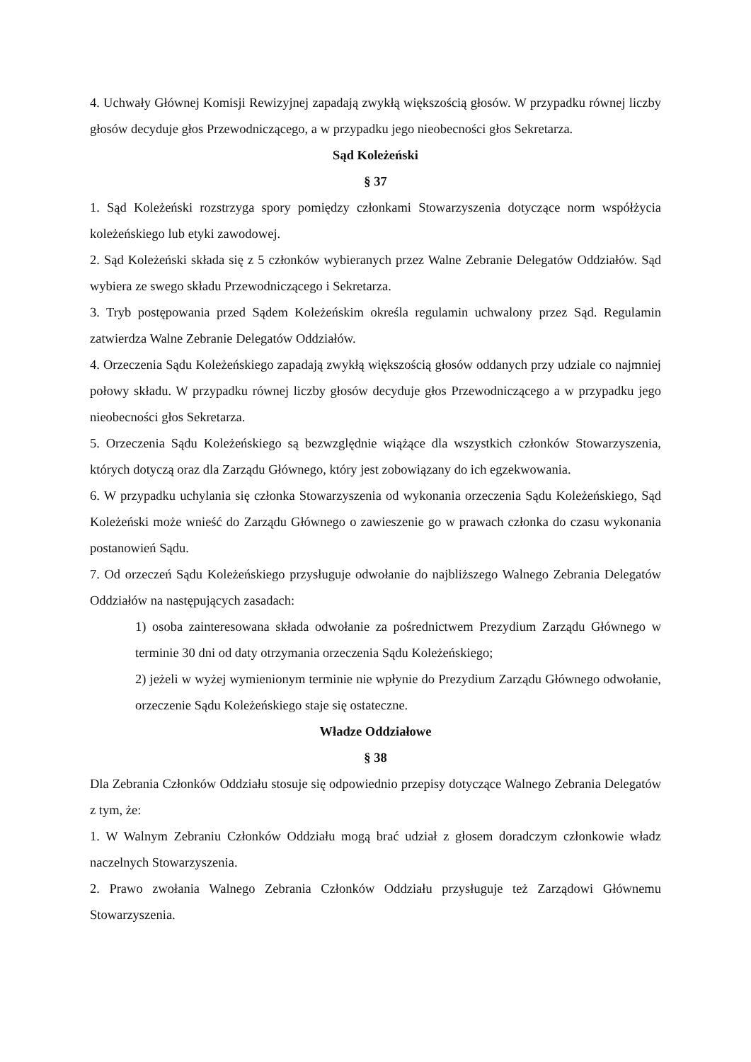4. Uchwały Głównej Komisji Rewizyjnej zapadają zwykłą większością głosów. W przypadku równej liczby głosów decyduje głos Przewodniczącego, a w przypadku jego nieobecności głos Sekretarza.
Sąd Koleżeński
§ 37
1. Sąd Koleżeński rozstrzyga spory pomiędzy członkami Stowarzyszenia dotyczące norm współżycia koleżeńskiego lub etyki zawodowej.
2. Sąd Koleżeński składa się z 5 członków wybieranych przez Walne Zebranie Delegatów Oddziałów. Sąd wybiera ze swego składu Przewodniczącego i Sekretarza.
3. Tryb postępowania przed Sądem Koleżeńskim określa regulamin uchwalony przez Sąd. Regulamin zatwierdza Walne Zebranie Delegatów Oddziałów.
4. Orzeczenia Sądu Koleżeńskiego zapadają zwykłą większością głosów oddanych przy udziale co najmniej połowy składu. W przypadku równej liczby głosów decyduje głos Przewodniczącego a w przypadku jego nieobecności głos Sekretarza.
5. Orzeczenia Sądu Koleżeńskiego są bezwzględnie wiążące dla wszystkich członków Stowarzyszenia, których dotyczą oraz dla Zarządu Głównego, który jest zobowiązany do ich egzekwowania.
6. W przypadku uchylania się członka Stowarzyszenia od wykonania orzeczenia Sądu Koleżeńskiego, Sąd Koleżeński może wnieść do Zarządu Głównego o zawieszenie go w prawach członka do czasu wykonania postanowień Sądu.
7. Od orzeczeń Sądu Koleżeńskiego przysługuje odwołanie do najbliższego Walnego Zebrania Delegatów Oddziałów na następujących zasadach:
1) osoba zainteresowana składa odwołanie za pośrednictwem Prezydium Zarządu Głównego w terminie 30 dni od daty otrzymania orzeczenia Sądu Koleżeńskiego;
2) jeżeli w wyżej wymienionym terminie nie wpłynie do Prezydium Zarządu Głównego odwołanie, orzeczenie Sądu Koleżeńskiego staje się ostateczne.
Władze Oddziałowe
§ 38
Dla Zebrania Członków Oddziału stosuje się odpowiednio przepisy dotyczące Walnego Zebrania Delegatów z tym, że:
1. W Walnym Zebraniu Członków Oddziału mogą brać udział z głosem doradczym członkowie władz naczelnych Stowarzyszenia.
2. Prawo zwołania Walnego Zebrania Członków Oddziału przysługuje też Zarządowi Głównemu Stowarzyszenia.